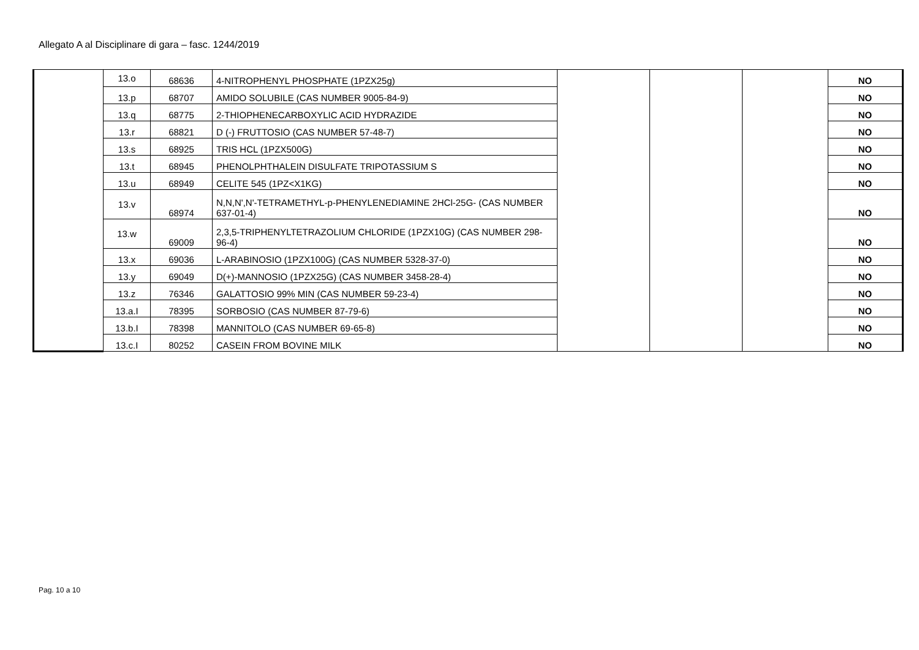Allegato A al Disciplinare di gara – fasc. 1244/2019
| | 13.o | 68636 | 4-NITROPHENYL PHOSPHATE (1PZX25g) | | | | NO |
| | 13.p | 68707 | AMIDO SOLUBILE (CAS NUMBER 9005-84-9) | | | | NO |
| | 13.q | 68775 | 2-THIOPHENECARBOXYLIC ACID HYDRAZIDE | | | | NO |
| | 13.r | 68821 | D (-) FRUTTOSIO (CAS NUMBER 57-48-7) | | | | NO |
| | 13.s | 68925 | TRIS HCL (1PZX500G) | | | | NO |
| | 13.t | 68945 | PHENOLPHTHALEIN DISULFATE TRIPOTASSIUM S | | | | NO |
| | 13.u | 68949 | CELITE 545 (1PZ<X1KG) | | | | NO |
| | 13.v | 68974 | N,N,N',N'-TETRAMETHYL-p-PHENYLENEDIAMINE 2HCl-25G- (CAS NUMBER 637-01-4) | | | | NO |
| | 13.w | 69009 | 2,3,5-TRIPHENYLTETRAZOLIUM CHLORIDE (1PZX10G) (CAS NUMBER 298-96-4) | | | | NO |
| | 13.x | 69036 | L-ARABINOSIO (1PZX100G) (CAS NUMBER 5328-37-0) | | | | NO |
| | 13.y | 69049 | D(+)-MANNOSIO (1PZX25G) (CAS NUMBER 3458-28-4) | | | | NO |
| | 13.z | 76346 | GALATTOSIO 99% MIN (CAS NUMBER 59-23-4) | | | | NO |
| | 13.a.I | 78395 | SORBOSIO (CAS NUMBER 87-79-6) | | | | NO |
| | 13.b.I | 78398 | MANNITOLO (CAS NUMBER 69-65-8) | | | | NO |
| | 13.c.I | 80252 | CASEIN FROM BOVINE MILK | | | | NO |
Pag. 10 a 10